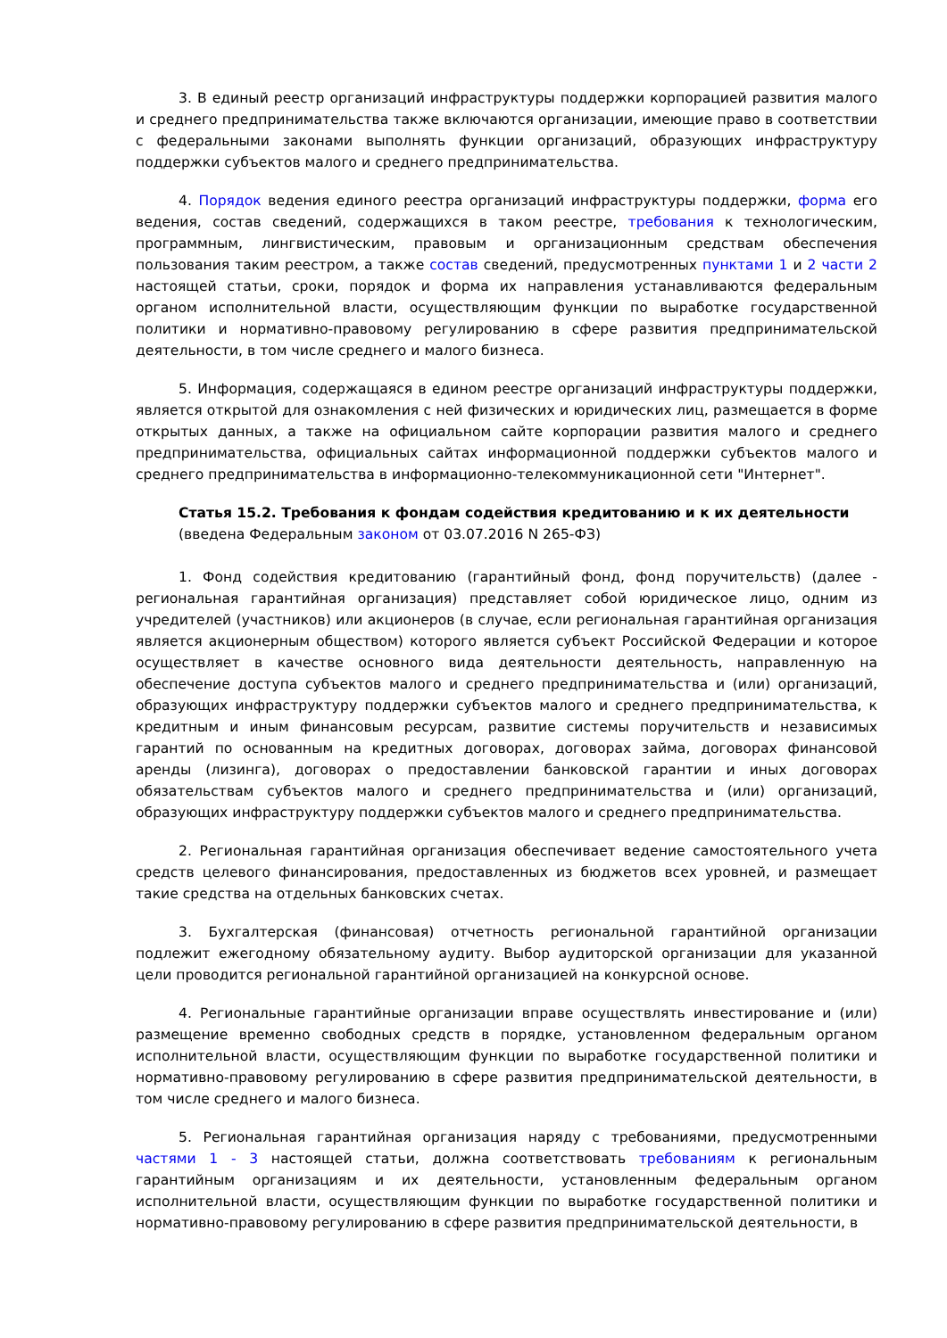3. В единый реестр организаций инфраструктуры поддержки корпорацией развития малого и среднего предпринимательства также включаются организации, имеющие право в соответствии с федеральными законами выполнять функции организаций, образующих инфраструктуру поддержки субъектов малого и среднего предпринимательства.
4. Порядок ведения единого реестра организаций инфраструктуры поддержки, форма его ведения, состав сведений, содержащихся в таком реестре, требования к технологическим, программным, лингвистическим, правовым и организационным средствам обеспечения пользования таким реестром, а также состав сведений, предусмотренных пунктами 1 и 2 части 2 настоящей статьи, сроки, порядок и форма их направления устанавливаются федеральным органом исполнительной власти, осуществляющим функции по выработке государственной политики и нормативно-правовому регулированию в сфере развития предпринимательской деятельности, в том числе среднего и малого бизнеса.
5. Информация, содержащаяся в едином реестре организаций инфраструктуры поддержки, является открытой для ознакомления с ней физических и юридических лиц, размещается в форме открытых данных, а также на официальном сайте корпорации развития малого и среднего предпринимательства, официальных сайтах информационной поддержки субъектов малого и среднего предпринимательства в информационно-телекоммуникационной сети "Интернет".
Статья 15.2. Требования к фондам содействия кредитованию и к их деятельности
(введена Федеральным законом от 03.07.2016 N 265-ФЗ)
1. Фонд содействия кредитованию (гарантийный фонд, фонд поручительств) (далее - региональная гарантийная организация) представляет собой юридическое лицо, одним из учредителей (участников) или акционеров (в случае, если региональная гарантийная организация является акционерным обществом) которого является субъект Российской Федерации и которое осуществляет в качестве основного вида деятельности деятельность, направленную на обеспечение доступа субъектов малого и среднего предпринимательства и (или) организаций, образующих инфраструктуру поддержки субъектов малого и среднего предпринимательства, к кредитным и иным финансовым ресурсам, развитие системы поручительств и независимых гарантий по основанным на кредитных договорах, договорах займа, договорах финансовой аренды (лизинга), договорах о предоставлении банковской гарантии и иных договорах обязательствам субъектов малого и среднего предпринимательства и (или) организаций, образующих инфраструктуру поддержки субъектов малого и среднего предпринимательства.
2. Региональная гарантийная организация обеспечивает ведение самостоятельного учета средств целевого финансирования, предоставленных из бюджетов всех уровней, и размещает такие средства на отдельных банковских счетах.
3. Бухгалтерская (финансовая) отчетность региональной гарантийной организации подлежит ежегодному обязательному аудиту. Выбор аудиторской организации для указанной цели проводится региональной гарантийной организацией на конкурсной основе.
4. Региональные гарантийные организации вправе осуществлять инвестирование и (или) размещение временно свободных средств в порядке, установленном федеральным органом исполнительной власти, осуществляющим функции по выработке государственной политики и нормативно-правовому регулированию в сфере развития предпринимательской деятельности, в том числе среднего и малого бизнеса.
5. Региональная гарантийная организация наряду с требованиями, предусмотренными частями 1 - 3 настоящей статьи, должна соответствовать требованиям к региональным гарантийным организациям и их деятельности, установленным федеральным органом исполнительной власти, осуществляющим функции по выработке государственной политики и нормативно-правовому регулированию в сфере развития предпринимательской деятельности, в